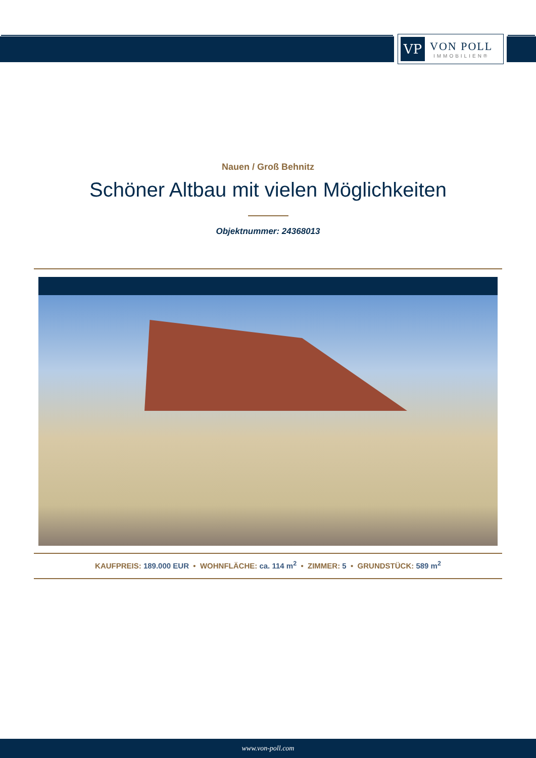VP
VON POLL
IMMOBILIEN®
Nauen / Groß Behnitz
Schöner Altbau mit vielen Möglichkeiten
Objektnummer: 24368013
KAUFPREIS: 189.000 EUR • WOHNFLÄCHE: ca. 114 m<sup>2</sup> • ZIMMER: 5 • GRUNDSTÜCK: 589 m<sup>2</sup>
www.von-poll.com